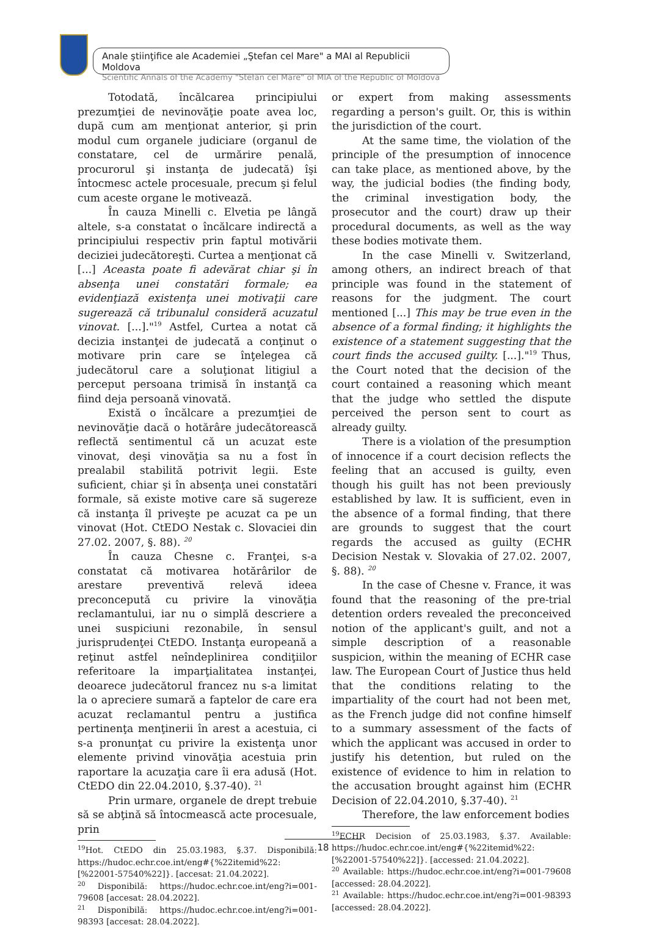Anale ştiinţifice ale Academiei „Ştefan cel Mare" a MAI al Republicii Moldova
Scientific Annals of the Academy "Stefan cel Mare" of MIA of the Republic of Moldova
Totodată, încălcarea principiului prezumţiei de nevinovăţie poate avea loc, după cum am menţionat anterior, şi prin modul cum organele judiciare (organul de constatare, cel de urmărire penală, procurorul şi instanţa de judecată) îşi întocmesc actele procesuale, precum şi felul cum aceste organe le motivează.
În cauza Minelli c. Elvetia pe lângă altele, s-a constatat o încălcare indirectă a principiului respectiv prin faptul motivării deciziei judecătoreşti. Curtea a menţionat că [...] Aceasta poate fi adevărat chiar şi în absenţa unei constatări formale; ea evidenţiază existenţa unei motivaţii care sugerează că tribunalul consideră acuzatul vinovat. [...]."<sup>19</sup> Astfel, Curtea a notat că decizia instanţei de judecată a conţinut o motivare prin care se înţelegea că judecătorul care a soluţionat litigiul a perceput persoana trimisă în instanţă ca fiind deja persoană vinovată.
Există o încălcare a prezumţiei de nevinovăţie dacă o hotărâre judecătorească reflectă sentimentul că un acuzat este vinovat, deşi vinovăţia sa nu a fost în prealabil stabilită potrivit legii. Este suficient, chiar şi în absenţa unei constatări formale, să existe motive care să sugereze că instanţa îl priveşte pe acuzat ca pe un vinovat (Hot. CtEDO Nestak c. Slovaciei din 27.02. 2007, §. 88). <sup>20</sup>
În cauza Chesne c. Franţei, s-a constatat că motivarea hotărârilor de arestare preventivă relevă ideea preconcepută cu privire la vinovăţia reclamantului, iar nu o simplă descriere a unei suspiciuni rezonabile, în sensul jurisprudenţei CtEDO. Instanţa europeană a reţinut astfel neîndeplinirea condiţiilor referitoare la imparţialitatea instanţei, deoarece judecătorul francez nu s-a limitat la o apreciere sumară a faptelor de care era acuzat reclamantul pentru a justifica pertinenţa menţinerii în arest a acestuia, ci s-a pronunţat cu privire la existenţa unor elemente privind vinovăţia acestuia prin raportare la acuzaţia care îi era adusă (Hot. CtEDO din 22.04.2010, §.37-40). <sup>21</sup>
Prin urmare, organele de drept trebuie să se abţină să întocmească acte procesuale, prin
<sup>19</sup> Hot. CtEDO din 25.03.1983, §.37. Disponibilă: https://hudoc.echr.coe.int/eng#{%22itemid%22:[%22001-57540%22]}. [accesat: 21.04.2022].
<sup>20</sup> Disponibilă: https://hudoc.echr.coe.int/eng?i=001-79608 [accesat: 28.04.2022].
<sup>21</sup> Disponibilă: https://hudoc.echr.coe.int/eng?i=001-98393 [accesat: 28.04.2022].
or expert from making assessments regarding a person's guilt. Or, this is within the jurisdiction of the court.
At the same time, the violation of the principle of the presumption of innocence can take place, as mentioned above, by the way, the judicial bodies (the finding body, the criminal investigation body, the prosecutor and the court) draw up their procedural documents, as well as the way these bodies motivate them.
In the case Minelli v. Switzerland, among others, an indirect breach of that principle was found in the statement of reasons for the judgment. The court mentioned [...] This may be true even in the absence of a formal finding; it highlights the existence of a statement suggesting that the court finds the accused guilty. [...]."<sup>19</sup> Thus, the Court noted that the decision of the court contained a reasoning which meant that the judge who settled the dispute perceived the person sent to court as already guilty.
There is a violation of the presumption of innocence if a court decision reflects the feeling that an accused is guilty, even though his guilt has not been previously established by law. It is sufficient, even in the absence of a formal finding, that there are grounds to suggest that the court regards the accused as guilty (ECHR Decision Nestak v. Slovakia of 27.02. 2007, §. 88). <sup>20</sup>
In the case of Chesne v. France, it was found that the reasoning of the pre-trial detention orders revealed the preconceived notion of the applicant's guilt, and not a simple description of a reasonable suspicion, within the meaning of ECHR case law. The European Court of Justice thus held that the conditions relating to the impartiality of the court had not been met, as the French judge did not confine himself to a summary assessment of the facts of which the applicant was accused in order to justify his detention, but ruled on the existence of evidence to him in relation to the accusation brought against him (ECHR Decision of 22.04.2010, §.37-40). <sup>21</sup>
Therefore, the law enforcement bodies
<sup>19</sup> ECHR Decision of 25.03.1983, §.37. Available: https://hudoc.echr.coe.int/eng#{%22itemid%22:[%22001-57540%22]}. [accessed: 21.04.2022].
<sup>20</sup> Available: https://hudoc.echr.coe.int/eng?i=001-79608 [accessed: 28.04.2022].
<sup>21</sup> Available: https://hudoc.echr.coe.int/eng?i=001-98393 [accessed: 28.04.2022].
18